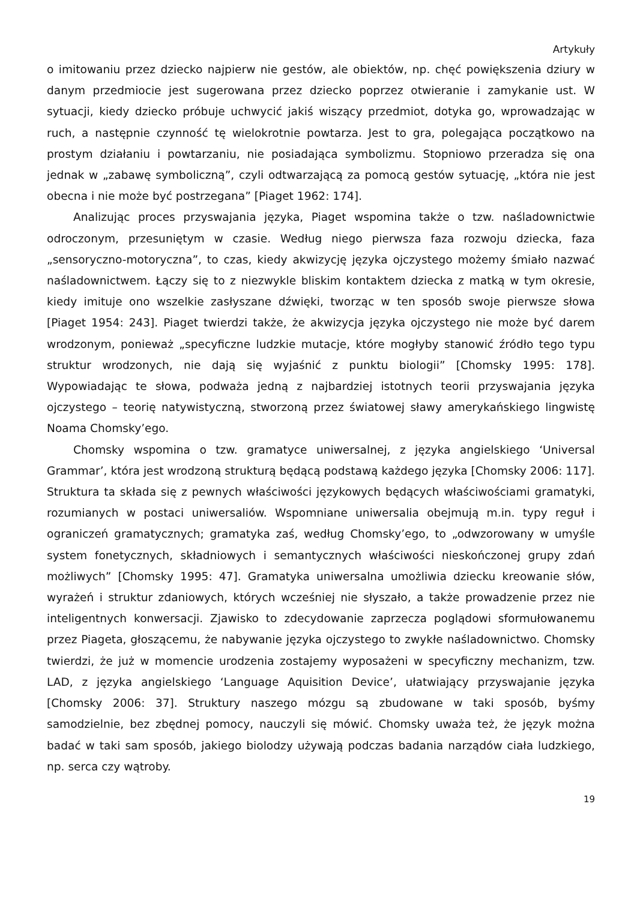Artykuły
o imitowaniu przez dziecko najpierw nie gestów, ale obiektów, np. chęć powiększenia dziury w danym przedmiocie jest sugerowana przez dziecko poprzez otwieranie i zamykanie ust. W sytuacji, kiedy dziecko próbuje uchwycić jakiś wiszący przedmiot, dotyka go, wprowadzając w ruch, a następnie czynność tę wielokrotnie powtarza. Jest to gra, polegająca początkowo na prostym działaniu i powtarzaniu, nie posiadająca symbolizmu. Stopniowo przeradza się ona jednak w „zabawę symboliczną”, czyli odtwarzającą za pomocą gestów sytuację, „która nie jest obecna i nie może być postrzegana” [Piaget 1962: 174].
Analizując proces przyswajania języka, Piaget wspomina także o tzw. naśladownictwie odroczonym, przesuniętym w czasie. Według niego pierwsza faza rozwoju dziecka, faza „sensoryczno-motoryczna”, to czas, kiedy akwizycję języka ojczystego możemy śmiało nazwać naśladownictwem. Łączy się to z niezwykle bliskim kontaktem dziecka z matką w tym okresie, kiedy imituje ono wszelkie zasłyszane dźwięki, tworząc w ten sposób swoje pierwsze słowa [Piaget 1954: 243]. Piaget twierdzi także, że akwizycja języka ojczystego nie może być darem wrodzonym, ponieważ „specyficzne ludzkie mutacje, które mogłyby stanowić źródło tego typu struktur wrodzonych, nie dają się wyjaśnić z punktu biologii” [Chomsky 1995: 178]. Wypowiadając te słowa, podważa jedną z najbardziej istotnych teorii przyswajania języka ojczystego – teorię natywistyczną, stworzoną przez światowej sławy amerykańskiego lingwistę Noama Chomsky’ego.
Chomsky wspomina o tzw. gramatyce uniwersalnej, z języka angielskiego ‘Universal Grammar’, która jest wrodzoną strukturą będącą podstawą każdego języka [Chomsky 2006: 117]. Struktura ta składa się z pewnych właściwości językowych będących właściwościami gramatyki, rozumianych w postaci uniwersaliów. Wspomniane uniwersalia obejmują m.in. typy reguł i ograniczeń gramatycznych; gramatyka zaś, według Chomsky’ego, to „odwzorowany w umyśle system fonetycznych, składniowych i semantycznych właściwości nieskończonej grupy zdań możliwych” [Chomsky 1995: 47]. Gramatyka uniwersalna umożliwia dziecku kreowanie słów, wyrażeń i struktur zdaniowych, których wcześniej nie słyszało, a także prowadzenie przez nie inteligentnych konwersacji. Zjawisko to zdecydowanie zaprzecza poglądowi sformułowanemu przez Piageta, głoszącemu, że nabywanie języka ojczystego to zwykłe naśladownictwo. Chomsky twierdzi, że już w momencie urodzenia zostajemy wyposażeni w specyficzny mechanizm, tzw. LAD, z języka angielskiego ‘Language Aquisition Device’, ułatwiający przyswajanie języka [Chomsky 2006: 37]. Struktury naszego mózgu są zbudowane w taki sposób, byśmy samodzielnie, bez zbędnej pomocy, nauczyli się mówić. Chomsky uważa też, że język można badać w taki sam sposób, jakiego biolodzy używają podczas badania narządów ciała ludzkiego, np. serca czy wątroby.
19